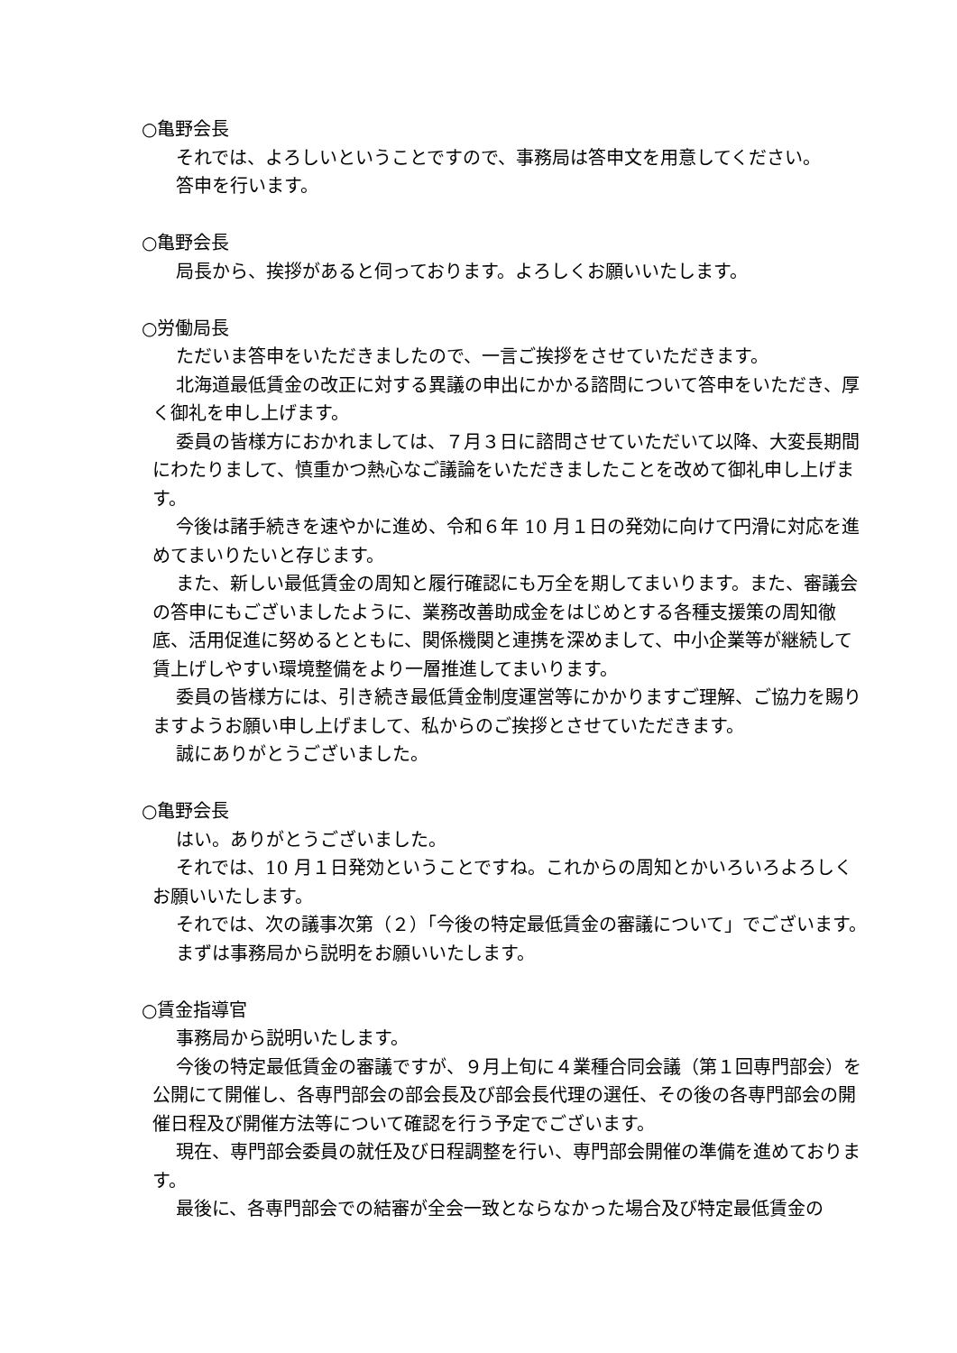○亀野会長
それでは、よろしいということですので、事務局は答申文を用意してください。
答申を行います。
○亀野会長
局長から、挨拶があると伺っております。よろしくお願いいたします。
○労働局長
ただいま答申をいただきましたので、一言ご挨拶をさせていただきます。
北海道最低賃金の改正に対する異議の申出にかかる諮問について答申をいただき、厚く御礼を申し上げます。
委員の皆様方におかれましては、７月３日に諮問させていただいて以降、大変長期間にわたりまして、慎重かつ熱心なご議論をいただきましたことを改めて御礼申し上げます。
今後は諸手続きを速やかに進め、令和６年 10 月１日の発効に向けて円滑に対応を進めてまいりたいと存じます。
また、新しい最低賃金の周知と履行確認にも万全を期してまいります。また、審議会の答申にもございましたように、業務改善助成金をはじめとする各種支援策の周知徹底、活用促進に努めるとともに、関係機関と連携を深めまして、中小企業等が継続して賃上げしやすい環境整備をより一層推進してまいります。
委員の皆様方には、引き続き最低賃金制度運営等にかかりますご理解、ご協力を賜りますようお願い申し上げまして、私からのご挨拶とさせていただきます。
誠にありがとうございました。
○亀野会長
はい。ありがとうございました。
それでは、10 月１日発効ということですね。これからの周知とかいろいろよろしくお願いいたします。
それでは、次の議事次第（２）「今後の特定最低賃金の審議について」でございます。
まずは事務局から説明をお願いいたします。
○賃金指導官
事務局から説明いたします。
今後の特定最低賃金の審議ですが、９月上旬に４業種合同会議（第１回専門部会）を公開にて開催し、各専門部会の部会長及び部会長代理の選任、その後の各専門部会の開催日程及び開催方法等について確認を行う予定でございます。
現在、専門部会委員の就任及び日程調整を行い、専門部会開催の準備を進めております。
最後に、各専門部会での結審が全会一致とならなかった場合及び特定最低賃金の